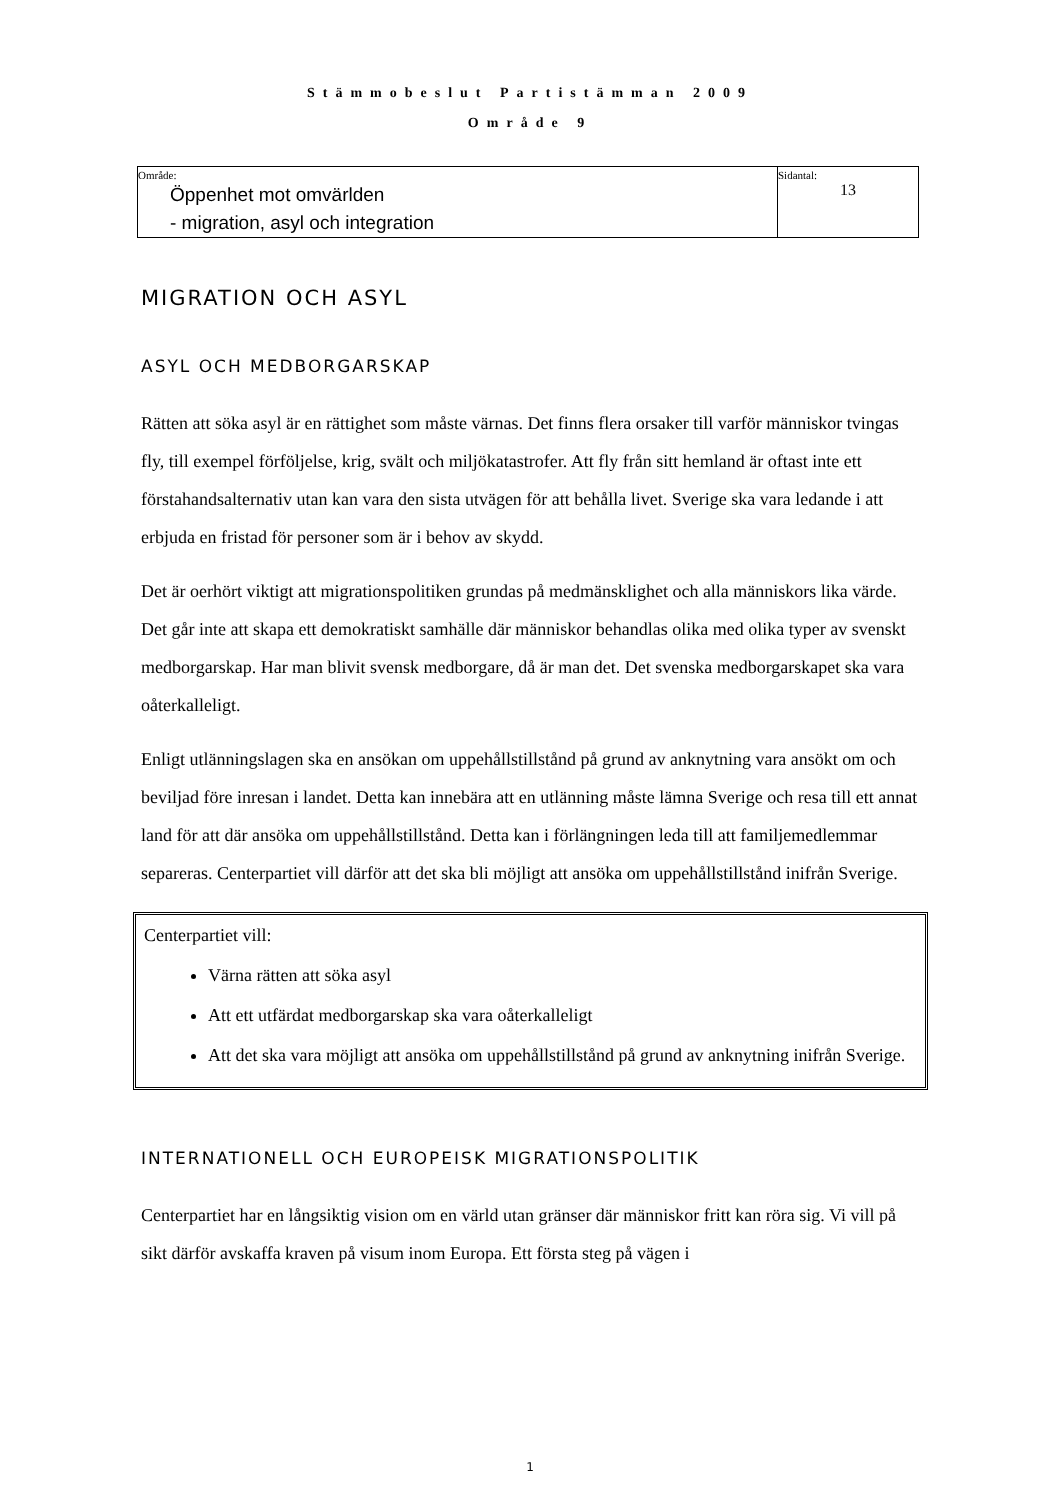Stämmobeslut Partistämman 2009
Område 9
| Område: Öppenhet mot omvärlden - migration, asyl och integration | Sidantal: 13 |
MIGRATION OCH ASYL
ASYL OCH MEDBORGARSKAP
Rätten att söka asyl är en rättighet som måste värnas. Det finns flera orsaker till varför människor tvingas fly, till exempel förföljelse, krig, svält och miljökatastrofer. Att fly från sitt hemland är oftast inte ett förstahandsalternativ utan kan vara den sista utvägen för att behålla livet. Sverige ska vara ledande i att erbjuda en fristad för personer som är i behov av skydd.
Det är oerhört viktigt att migrationspolitiken grundas på medmänsklighet och alla människors lika värde. Det går inte att skapa ett demokratiskt samhälle där människor behandlas olika med olika typer av svenskt medborgarskap. Har man blivit svensk medborgare, då är man det. Det svenska medborgarskapet ska vara oåterkalleligt.
Enligt utlänningslagen ska en ansökan om uppehållstillstånd på grund av anknytning vara ansökt om och beviljad före inresan i landet. Detta kan innebära att en utlänning måste lämna Sverige och resa till ett annat land för att där ansöka om uppehållstillstånd. Detta kan i förlängningen leda till att familjemedlemmar separeras. Centerpartiet vill därför att det ska bli möjligt att ansöka om uppehållstillstånd inifrån Sverige.
Centerpartiet vill:
Värna rätten att söka asyl
Att ett utfärdat medborgarskap ska vara oåterkalleligt
Att det ska vara möjligt att ansöka om uppehållstillstånd på grund av anknytning inifrån Sverige.
INTERNATIONELL OCH EUROPEISK MIGRATIONSPOLITIK
Centerpartiet har en långsiktig vision om en värld utan gränser där människor fritt kan röra sig. Vi vill på sikt därför avskaffa kraven på visum inom Europa. Ett första steg på vägen i
1